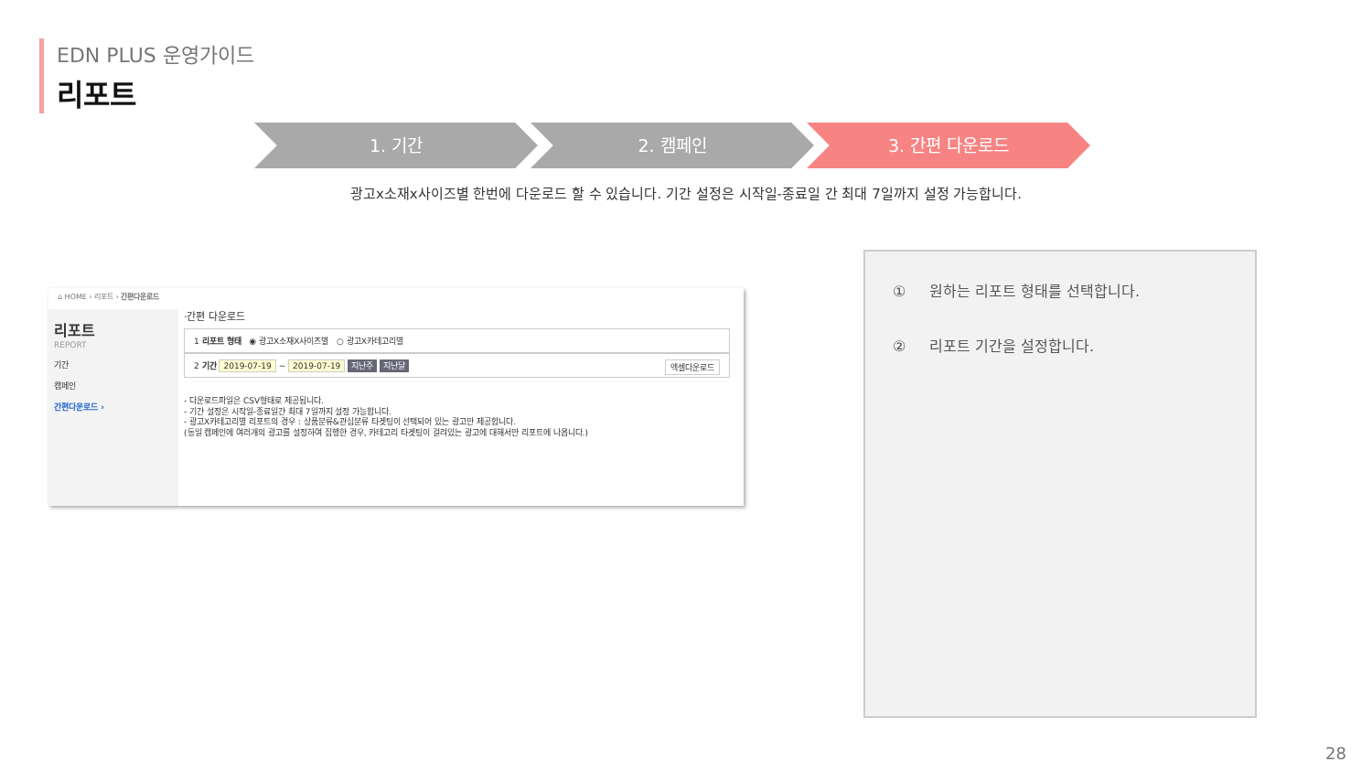EDN PLUS 운영가이드
리포트
1. 기간 2. 캠페인 3. 간편 다운로드
광고x소재x사이즈별 한번에 다운로드 할 수 있습니다. 기간 설정은 시작일-종료일 간 최대 7일까지 설정 가능합니다.
⌂ HOME › 리포트 › 간편다운로드
리포트
REPORT
기간
캠페인
간편다운로드 ›
·간편 다운로드
1 리포트 형태 ◉ 광고X소재X사이즈별 ○ 광고X카테고리별
2 기간 2019-07-19 ~ 2019-07-19 지난주 지난달 엑셀다운로드
- 다운로드파일은 CSV형태로 제공됩니다.
- 기간 설정은 시작일-종료일간 최대 7일까지 설정 가능합니다.
- 광고X카테고리별 리포트의 경우 : 상품분류&관심분류 타겟팅이 선택되어 있는 광고만 제공합니다.
(동일 캠페인에 여러개의 광고를 설정하여 집행한 경우, 카테고리 타겟팅이 걸려있는 광고에 대해서만 리포트에 나옵니다.)
① 원하는 리포트 형태를 선택합니다.
② 리포트 기간을 설정합니다.
28